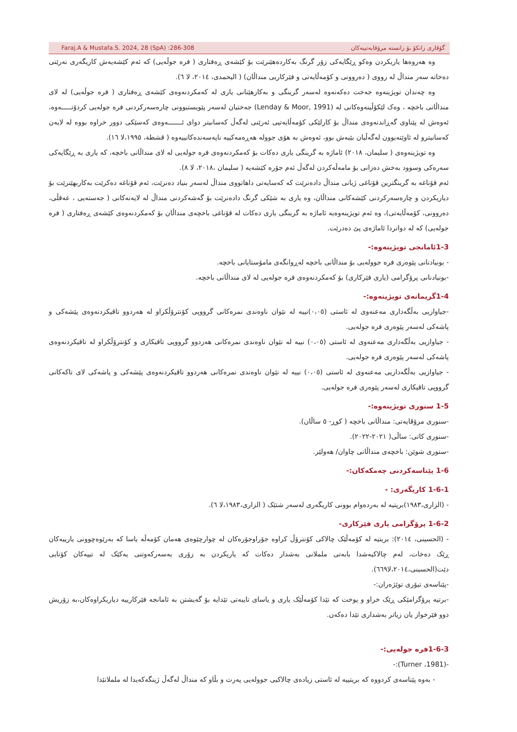Faraj.A & Mustafa.S. 2024, 28 (SpA) :286-308 گۆڤاری زانکۆ بۆ زانستە مرۆڤایەتییەکان
وە هەروەها یاریکردن وەکو ڕێگایەکی زۆر گرنگ بەکاردەهێنرێت بۆ کێشەی ڕەفتاری ( فرە جوڵەیی) کە ئەم کێشەیەش کاریگەری نەرێنی دەخاتە سەر منداڵ لە رووی ( دەروونی و کۆمەڵایەتی و فێرکاریی منداڵان) ( الیحمدی، ٢٠١٤، لا ٦).
وە چەندان تویژینەوە جەخت دەکەنەوە لەسەر گرینگی و بەکارهێنانی یاری لە کەمکردنەوەی کێشەی ڕەفتاری ( فرە جوڵەیی) لە لای منداڵانی باخچە ، وەک لێکۆڵینەوەکانی لە (Lenday & Moor, 1991) جەختیان لەسەر پێویستبوونی چارەسەرکردنی فرە جولەیی کردۆتـــــەوە، ئەوەش لە پێناوی گەڕاندنەوەی منداڵ بۆ کارلێکی کۆمەڵایەتیی ئەرێنی لەگەڵ کەسانیتر دوای ئـــــــەوەی کەسێکی دوور خراوە بووە لە لایەن کەسانیترو لە ئاوێتەبوون لەگەڵیان بێبەش بوو، ئەوەش بە هۆی جوولە هەڕەمەکییە ناپەسەندەکانییەوە ( قشطة، ١٩٩٥،لا ١٦).
وە تویژینەوەی ( سلیمان، ٢٠١٨) ئاماژە بە گرینگی یاری دەکات بۆ کەمکردنەوەی فرە جولەیی لە لای منداڵانی باخچە، کە یاری بە ڕێگایەکی سەرەکی وسوود بەخش دەزانی بۆ مامەڵەکردن لەگەڵ ئەم جۆرە کێشەیە ( سلیمان ،٢٠١٨، لا ٨).
ئەم قۆناغە بە گرینگترین قۆناغی ژیانی منداڵ دادەنرێت کە کەسایەتی داهاتووی منداڵ لەسەر بنیاد دەنرێت، ئەم قۆناغە دەکرێت بەکاربهێنرێت بۆ دیاریکردن و چارەسەرکردنی کێشەکانی منداڵان، وە یاری بە شێکی گرنگ دادەنرێت بۆ گەشەکردنی منداڵ لە لایەنەکانی ( جەستەیی ، عەقڵی، دەروونی، کۆمەڵایەتی)، وە ئەم تویژینەوەیە ئاماژە بە گرینگی یاری دەکات لە قۆناغی باخچەی منداڵان بۆ کەمکردنەوەی کێشەی ڕەفتاری ( فرە جولەیی) کە لە دواتردا ئاماژەی پێ دەدرێت.
1-3ئامانجی تویژینەوە:-
- بونیادنانی پێوەری فرە جوولەیی بۆ منداڵانی باخچە لەڕوانگەی مامۆستایانی باخچە.
-بونیادنانی پرۆگرامی (یاری فێرکاری) بۆ کەمکردنەوەی فرە جولەیی لە لای منداڵانی باخچە.
1-4گریمانەی تویژینەوە:-
-جیاوازیی بەڵگەداری مەعنەوی لە ئاستی (٠،٠٥)نییە لە نێوان ناوەندی نمرەکانی گرووپی کۆنترۆڵکراو لە هەردوو تاقیکردنەوەی پێشەکی و پاشەکی لەسەر پێوەری فرە جولەیی.
- جیاوازیی بەڵگەداری مەعنەوی لە ئاستی (٠،٠٥) نییە لە نێوان ناوەندی نمرەکانی هەردوو گرووپی تاقیکاری و کۆنترۆڵکراو لە تاقیکردنەوەی پاشەکی لەسەر پێوەری فرە جولەیی.
- جیاوازیی بەڵگەداریی مەعنەوی لە ئاستی (٠،٠٥) نییە لە نێوان ناوەندی نمرەکانی هەردوو تاقیکردنەوەی پێشەکی و پاشەکی لای تاکەکانی گرووپی تاقیکاری لەسەر پێوەری فرە جولەیی.
1-5 سنوری تویژینەوە:-
-سنوری مرۆڤایەتی: منداڵانی باخچە ( کوڕ- ٥ ساڵان).
-سنوری کاتی: ساڵی( ٢٠٢١-٢٠٢٢).
-سنوری شوێن: باخچەی منداڵانی چاوان/ هەولێر.
1-6 پێناسەکردنی چەمکەکان:-
1-6-1 کاریگەری: -
- (الزاری،١٩٨٣)بریتیە لە بەردەوام بوونی کاریگەری لەسەر شتێک ( الزاری،١٩٨٣،لا ٦).
1-6-2 پرۆگرامی یاری فێرکاری-
- (الحسینی، ٢٠١٤): بریتیە لە کۆمەڵێک چالاکی کۆنترۆڵ کراوە جۆراوجۆرەکان لە چوارچێوەی هەمان کۆمەڵە یاسا کە بەرێوەچوونی یارییەکان ڕێک دەخات، لەم چالاکیەشدا بابەتی ململانی بەشدار دەکات کە یاریکردن بە زۆری بەسەرکەوتنی یەکێک لە تیپەکان کۆتایی دێت(الحسینی،٢٠١٤،لا٦٦٩).
-پێناسەی تیۆری توێژەران:-
-برتیە پرۆگرامێکی ڕێک خراو و پوخت کە تێدا کۆمەڵێک یاری و یاسای تایبەتی تێدایە بۆ گەیشتن بە ئامانجە فێرکارییە دیاریکراوەکان،بە زۆریش دوو فێرخواز یان زیاتر بەشداری تێدا دەکەن.
1-6-3فرە جولەیی:-
-(Turner ،1981):-
- بەوە پێناسەی کردووە کە بریتییە لە ئاستی زیادەی چالاکیی جوولەیی پەرت و بڵاو کە منداڵ لەگەڵ ژینگەکەیدا لە ململانێدا